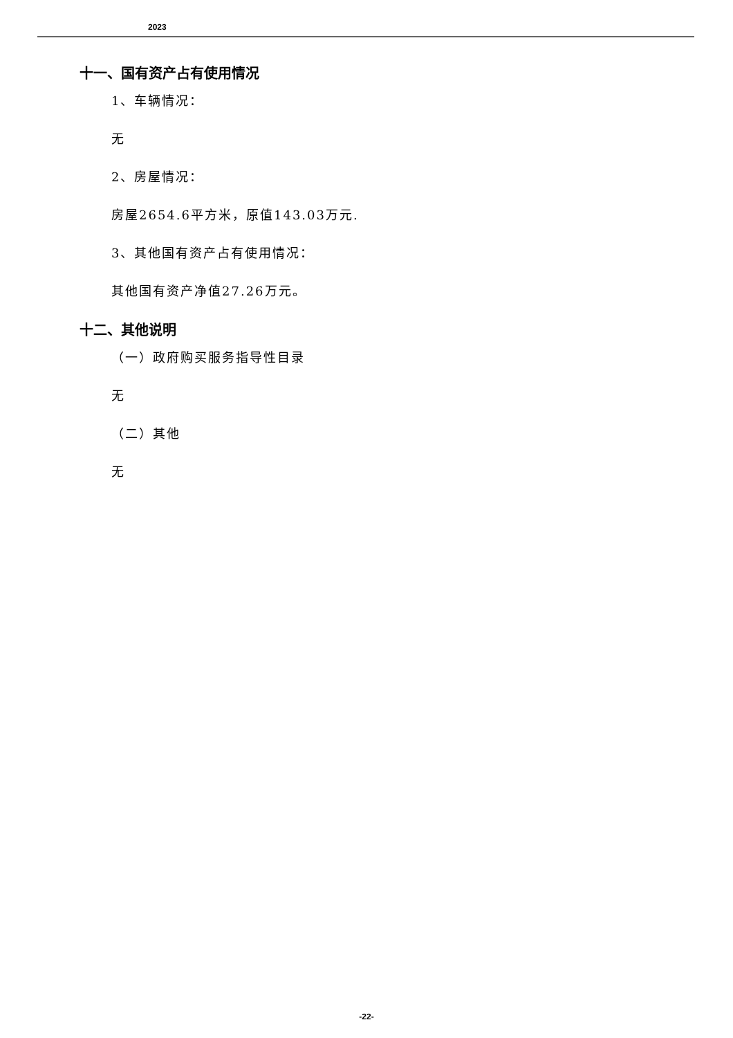2023
十一、国有资产占有使用情况
1、车辆情况：
无
2、房屋情况：
房屋2654.6平方米，原值143.03万元.
3、其他国有资产占有使用情况：
其他国有资产净值27.26万元。
十二、其他说明
（一）政府购买服务指导性目录
无
（二）其他
无
-22-